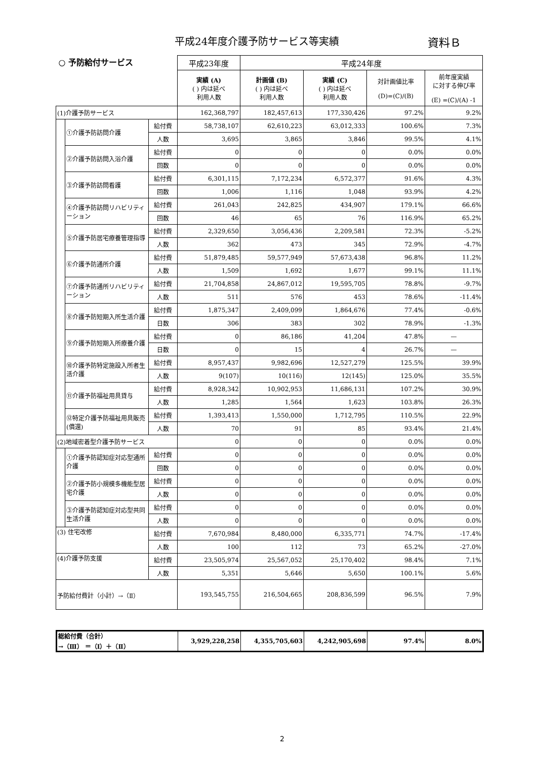平成24年度介護予防サービス等実績 資料Ｂ
| ○ 予防給付サービス | | | 平成23年度 | 平成24年度 | | | |
| --- | --- | --- | --- | --- | --- | --- | --- |
| | | | 実績 (A) ( ) 内は延べ 利用人数 | 計画値 (B) ( ) 内は延べ 利用人数 | 実績 (C) ( ) 内は延べ 利用人数 | 対計画値比率 (D)=(C)/(B) | 前年度実績 に対する伸び率 (E) =(C)/(A) -1 |
| (1)介護予防サービス | | | 162,368,797 | 182,457,613 | 177,330,426 | 97.2% | 9.2% |
| | ①介護予防訪問介護 | 給付費 | 58,738,107 | 62,610,223 | 63,012,333 | 100.6% | 7.3% |
| | | 人数 | 3,695 | 3,865 | 3,846 | 99.5% | 4.1% |
| | ②介護予防訪問入浴介護 | 給付費 | 0 | 0 | 0 | 0.0% | 0.0% |
| | | 回数 | 0 | 0 | 0 | 0.0% | 0.0% |
| | ③介護予防訪問看護 | 給付費 | 6,301,115 | 7,172,234 | 6,572,377 | 91.6% | 4.3% |
| | | 回数 | 1,006 | 1,116 | 1,048 | 93.9% | 4.2% |
| | ④介護予防訪問リハビリティーション | 給付費 | 261,043 | 242,825 | 434,907 | 179.1% | 66.6% |
| | | 回数 | 46 | 65 | 76 | 116.9% | 65.2% |
| | ⑤介護予防居宅療養管理指導 | 給付費 | 2,329,650 | 3,056,436 | 2,209,581 | 72.3% | -5.2% |
| | | 人数 | 362 | 473 | 345 | 72.9% | -4.7% |
| | ⑥介護予防通所介護 | 給付費 | 51,879,485 | 59,577,949 | 57,673,438 | 96.8% | 11.2% |
| | | 人数 | 1,509 | 1,692 | 1,677 | 99.1% | 11.1% |
| | ⑦介護予防通所リハビリティーション | 給付費 | 21,704,858 | 24,867,012 | 19,595,705 | 78.8% | -9.7% |
| | | 人数 | 511 | 576 | 453 | 78.6% | -11.4% |
| | ⑧介護予防短期入所生活介護 | 給付費 | 1,875,347 | 2,409,099 | 1,864,676 | 77.4% | -0.6% |
| | | 日数 | 306 | 383 | 302 | 78.9% | -1.3% |
| | ⑨介護予防短期入所療養介護 | 給付費 | 0 | 86,186 | 41,204 | 47.8% | — |
| | | 日数 | 0 | 15 | 4 | 26.7% | — |
| | ⑩介護予防特定施設入所者生活介護 | 給付費 | 8,957,437 | 9,982,696 | 12,527,279 | 125.5% | 39.9% |
| | | 人数 | 9(107) | 10(116) | 12(145) | 125.0% | 35.5% |
| | ⑪介護予防福祉用具貸与 | 給付費 | 8,928,342 | 10,902,953 | 11,686,131 | 107.2% | 30.9% |
| | | 人数 | 1,285 | 1,564 | 1,623 | 103.8% | 26.3% |
| | ⑫特定介護予防福祉用具販売(償還) | 給付費 | 1,393,413 | 1,550,000 | 1,712,795 | 110.5% | 22.9% |
| | | 人数 | 70 | 91 | 85 | 93.4% | 21.4% |
| (2)地域密着型介護予防サービス | | | 0 | 0 | 0 | 0.0% | 0.0% |
| | ①介護予防認知症対応型通所介護 | 給付費 | 0 | 0 | 0 | 0.0% | 0.0% |
| | | 回数 | 0 | 0 | 0 | 0.0% | 0.0% |
| | ②介護予防小規模多機能型居宅介護 | 給付費 | 0 | 0 | 0 | 0.0% | 0.0% |
| | | 人数 | 0 | 0 | 0 | 0.0% | 0.0% |
| | ③介護予防認知症対応型共同生活介護 | 給付費 | 0 | 0 | 0 | 0.0% | 0.0% |
| | | 人数 | 0 | 0 | 0 | 0.0% | 0.0% |
| (3) 住宅改修 | | 給付費 | 7,670,984 | 8,480,000 | 6,335,771 | 74.7% | -17.4% |
| | | 人数 | 100 | 112 | 73 | 65.2% | -27.0% |
| (4)介護予防支援 | | 給付費 | 23,505,974 | 25,567,052 | 25,170,402 | 98.4% | 7.1% |
| | | 人数 | 5,351 | 5,646 | 5,650 | 100.1% | 5.6% |
| 予防給付費計（小計）→（Ⅱ） | | | 193,545,755 | 216,504,665 | 208,836,599 | 96.5% | 7.9% |
| 総給付費（合計） →（Ⅲ） ＝（Ⅰ）＋（Ⅱ） | 3,929,228,258 | 4,355,705,603 | 4,242,905,698 | 97.4% | 8.0% |
2